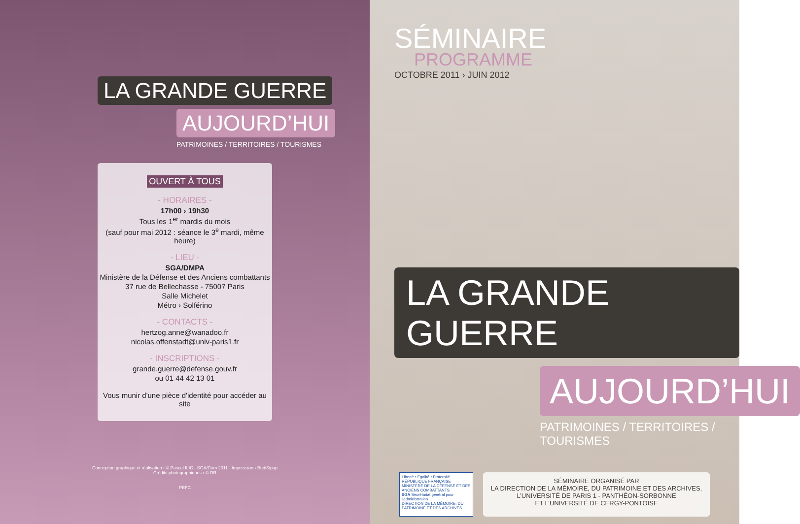LA GRANDE GUERRE
AUJOURD’HUI
PATRIMOINES / TERRITOIRES / TOURISMES
OUVERT À TOUS
- HORAIRES -
17h00 › 19h30
Tous les 1<sup>er</sup> mardis du mois
(sauf pour mai 2012 : séance le 3<sup>e</sup> mardi, même heure)
- LIEU -
SGA/DMPA
Ministère de la Défense et des Anciens combattants
37 rue de Bellechasse - 75007 Paris
Salle Michelet
Métro › Solférino
- CONTACTS -
hertzog.anne@wanadoo.fr
nicolas.offenstadt@univ-paris1.fr
- INSCRIPTIONS -
grande.guerre@defense.gouv.fr
ou 01 44 42 13 01
Vous munir d'une pièce d'identité pour accéder au site
Conception graphique et réalisation › © Pascal ILIC - SGA/Com 2011 - Impression › BediSipap
Crédits photographiques › © DR
PEFC
SÉMINAIRE
PROGRAMME
OCTOBRE 2011 › JUIN 2012
LA GRANDE GUERRE
AUJOURD’HUI
PATRIMOINES / TERRITOIRES / TOURISMES
Liberté • Égalité • Fraternité
RÉPUBLIQUE FRANÇAISE
MINISTÈRE DE LA DÉFENSE ET DES ANCIENS COMBATTANTS
SGA Secrétariat général pour l'administration
DIRECTION DE LA MÉMOIRE, DU PATRIMOINE ET DES ARCHIVES
SÉMINAIRE ORGANISÉ PAR
LA DIRECTION DE LA MÉMOIRE, DU PATRIMOINE ET DES ARCHIVES,
L’UNIVERSITÉ DE PARIS 1 - PANTHÉON-SORBONNE
ET L’UNIVERSITÉ DE CERGY-PONTOISE